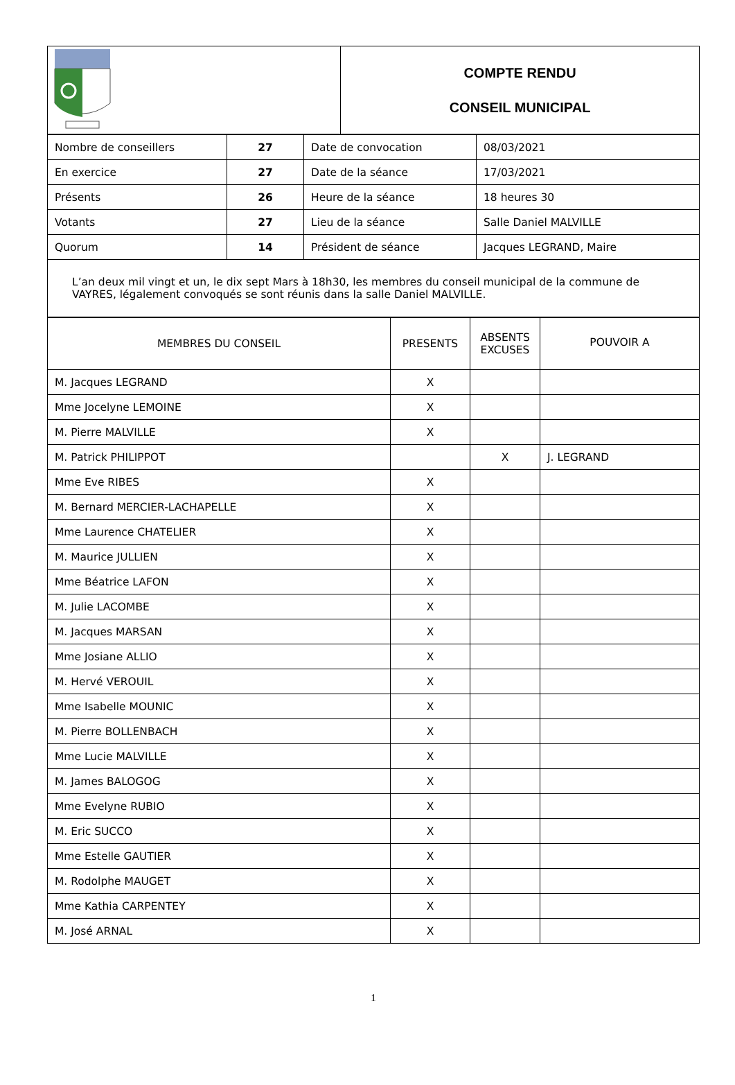| | COMPTE RENDU CONSEIL MUNICIPAL |
| Nombre de conseillers | 27 | Date de convocation | 08/03/2021 |
| En exercice | 27 | Date de la séance | 17/03/2021 |
| Présents | 26 | Heure de la séance | 18 heures 30 |
| Votants | 27 | Lieu de la séance | Salle Daniel MALVILLE |
| Quorum | 14 | Président de séance | Jacques LEGRAND, Maire |
| L’an deux mil vingt et un, le dix sept Mars à 18h30, les membres du conseil municipal de la commune de VAYRES, légalement convoqués se sont réunis dans la salle Daniel MALVILLE. | | | |
| MEMBRES DU CONSEIL | PRESENTS | ABSENTS EXCUSES | POUVOIR A |
| --- | --- | --- | --- |
| M. Jacques LEGRAND | X | | |
| Mme Jocelyne LEMOINE | X | | |
| M. Pierre MALVILLE | X | | |
| M. Patrick PHILIPPOT | | X | J. LEGRAND |
| Mme Eve RIBES | X | | |
| M. Bernard MERCIER-LACHAPELLE | X | | |
| Mme Laurence CHATELIER | X | | |
| M. Maurice JULLIEN | X | | |
| Mme Béatrice LAFON | X | | |
| M. Julie LACOMBE | X | | |
| M. Jacques MARSAN | X | | |
| Mme Josiane ALLIO | X | | |
| M. Hervé VEROUIL | X | | |
| Mme Isabelle MOUNIC | X | | |
| M. Pierre BOLLENBACH | X | | |
| Mme Lucie MALVILLE | X | | |
| M. James BALOGOG | X | | |
| Mme Evelyne RUBIO | X | | |
| M. Eric SUCCO | X | | |
| Mme Estelle GAUTIER | X | | |
| M. Rodolphe MAUGET | X | | |
| Mme Kathia CARPENTEY | X | | |
| M. José ARNAL | X | | |
1